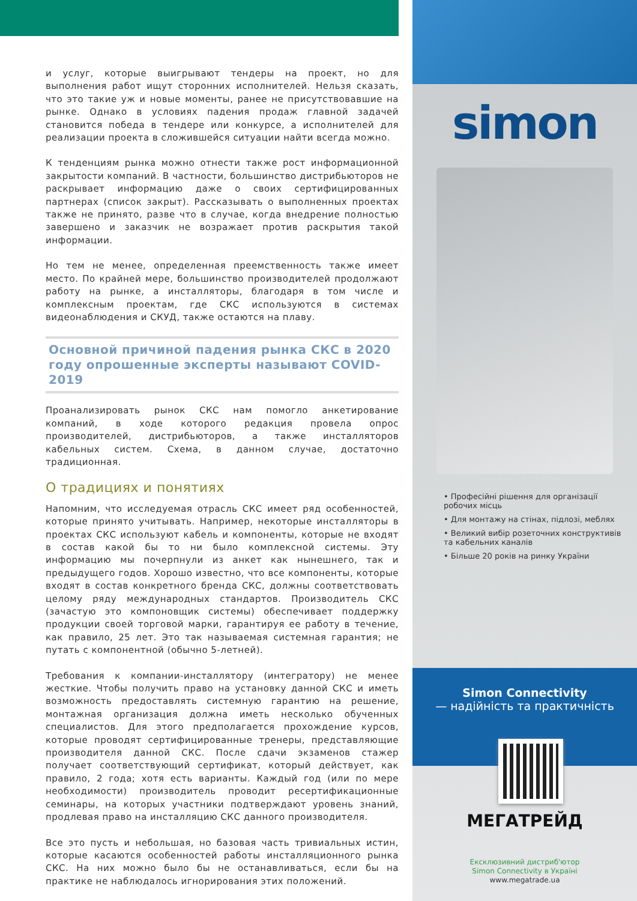и услуг, которые выигрывают тендеры на проект, но для выполнения работ ищут сторонних исполнителей. Нельзя сказать, что это такие уж и новые моменты, ранее не присутствовавшие на рынке. Однако в условиях падения продаж главной задачей становится победа в тендере или конкурсе, а исполнителей для реализации проекта в сложившейся ситуации найти всегда можно.
К тенденциям рынка можно отнести также рост информационной закрытости компаний. В частности, большинство дистрибьюторов не раскрывает информацию даже о своих сертифицированных партнерах (список закрыт). Рассказывать о выполненных проектах также не принято, разве что в случае, когда внедрение полностью завершено и заказчик не возражает против раскрытия такой информации.
Но тем не менее, определенная преемственность также имеет место. По крайней мере, большинство производителей продолжают работу на рынке, а инсталляторы, благодаря в том числе и комплексным проектам, где СКС используются в системах видеонаблюдения и СКУД, также остаются на плаву.
Основной причиной падения рынка СКС в 2020 году опрошенные эксперты называют COVID-2019
Проанализировать рынок СКС нам помогло анкетирование компаний, в ходе которого редакция провела опрос производителей, дистрибьюторов, а также инсталляторов кабельных систем. Схема, в данном случае, достаточно традиционная.
О традициях и понятиях
Напомним, что исследуемая отрасль СКС имеет ряд особенностей, которые принято учитывать. Например, некоторые инсталляторы в проектах СКС используют кабель и компоненты, которые не входят в состав какой бы то ни было комплексной системы. Эту информацию мы почерпнули из анкет как нынешнего, так и предыдущего годов. Хорошо известно, что все компоненты, которые входят в состав конкретного бренда СКС, должны соответствовать целому ряду международных стандартов. Производитель СКС (зачастую это компоновщик системы) обеспечивает поддержку продукции своей торговой марки, гарантируя ее работу в течение, как правило, 25 лет. Это так называемая системная гарантия; не путать с компонентной (обычно 5-летней).
Требования к компании-инсталлятору (интегратору) не менее жесткие. Чтобы получить право на установку данной СКС и иметь возможность предоставлять системную гарантию на решение, монтажная организация должна иметь несколько обученных специалистов. Для этого предполагается прохождение курсов, которые проводят сертифицированные тренеры, представляющие производителя данной СКС. После сдачи экзаменов стажер получает соответствующий сертификат, который действует, как правило, 2 года; хотя есть варианты. Каждый год (или по мере необходимости) производитель проводит ресертификационные семинары, на которых участники подтверждают уровень знаний, продлевая право на инсталляцию СКС данного производителя.
Все это пусть и небольшая, но базовая часть тривиальных истин, которые касаются особенностей работы инсталляционного рынка СКС. На них можно было бы не останавливаться, если бы на практике не наблюдалось игнорирования этих положений.
simon
• Професійні рішення для організації робочих місць
• Для монтажу на стінах, підлозі, меблях
• Великий вибір розеточних конструктивів та кабельних каналів
• Більше 20 років на ринку України
Simon Connectivity
— надійність та практичність
МЕГАТРЕЙД
Ексклюзивний дистриб'ютор
Simon Connectivity в Україні
www.megatrade.ua